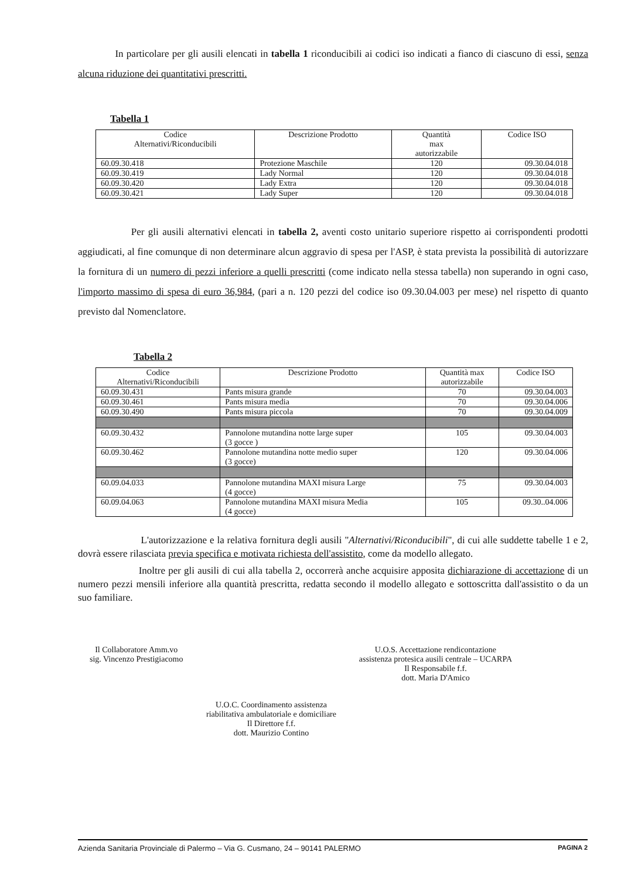In particolare per gli ausili elencati in tabella 1 riconducibili ai codici iso indicati a fianco di ciascuno di essi, senza alcuna riduzione dei quantitativi prescritti.
Tabella 1
| Codice Alternativi/Riconducibili | Descrizione Prodotto | Quantità max autorizzabile | Codice ISO |
| --- | --- | --- | --- |
| 60.09.30.418 | Protezione Maschile | 120 | 09.30.04.018 |
| 60.09.30.419 | Lady Normal | 120 | 09.30.04.018 |
| 60.09.30.420 | Lady Extra | 120 | 09.30.04.018 |
| 60.09.30.421 | Lady Super | 120 | 09.30.04.018 |
Per gli ausili alternativi elencati in tabella 2, aventi costo unitario superiore rispetto ai corrispondenti prodotti aggiudicati, al fine comunque di non determinare alcun aggravio di spesa per l'ASP, è stata prevista la possibilità di autorizzare la fornitura di un numero di pezzi inferiore a quelli prescritti (come indicato nella stessa tabella) non superando in ogni caso, l'importo massimo di spesa di euro 36,984, (pari a n. 120 pezzi del codice iso 09.30.04.003 per mese) nel rispetto di quanto previsto dal Nomenclatore.
Tabella 2
| Codice Alternativi/Riconducibili | Descrizione Prodotto | Quantità max autorizzabile | Codice ISO |
| --- | --- | --- | --- |
| 60.09.30.431 | Pants misura grande | 70 | 09.30.04.003 |
| 60.09.30.461 | Pants misura media | 70 | 09.30.04.006 |
| 60.09.30.490 | Pants misura piccola | 70 | 09.30.04.009 |
| 60.09.30.432 | Pannolone mutandina notte large super (3 gocce ) | 105 | 09.30.04.003 |
| 60.09.30.462 | Pannolone mutandina notte medio super (3 gocce) | 120 | 09.30.04.006 |
| 60.09.04.033 | Pannolone mutandina MAXI misura Large (4 gocce) | 75 | 09.30.04.003 |
| 60.09.04.063 | Pannolone mutandina MAXI misura Media (4 gocce) | 105 | 09.30..04.006 |
L'autorizzazione e la relativa fornitura degli ausili "Alternativi/Riconducibili", di cui alle suddette tabelle 1 e 2, dovrà essere rilasciata previa specifica e motivata richiesta dell'assistito, come da modello allegato.
Inoltre per gli ausili di cui alla tabella 2, occorrerà anche acquisire apposita dichiarazione di accettazione di un numero pezzi mensili inferiore alla quantità prescritta, redatta secondo il modello allegato e sottoscritta dall'assistito o da un suo familiare.
Il Collaboratore Amm.vo
sig. Vincenzo Prestigiacomo
U.O.S. Accettazione rendicontazione
assistenza protesica ausili centrale – UCARPA
Il Responsabile f.f.
dott. Maria D'Amico
U.O.C. Coordinamento assistenza
riabilitativa ambulatoriale e domiciliare
Il Direttore f.f.
dott. Maurizio Contino
Azienda Sanitaria Provinciale di Palermo – Via G. Cusmano, 24 – 90141 PALERMO PAGINA 2